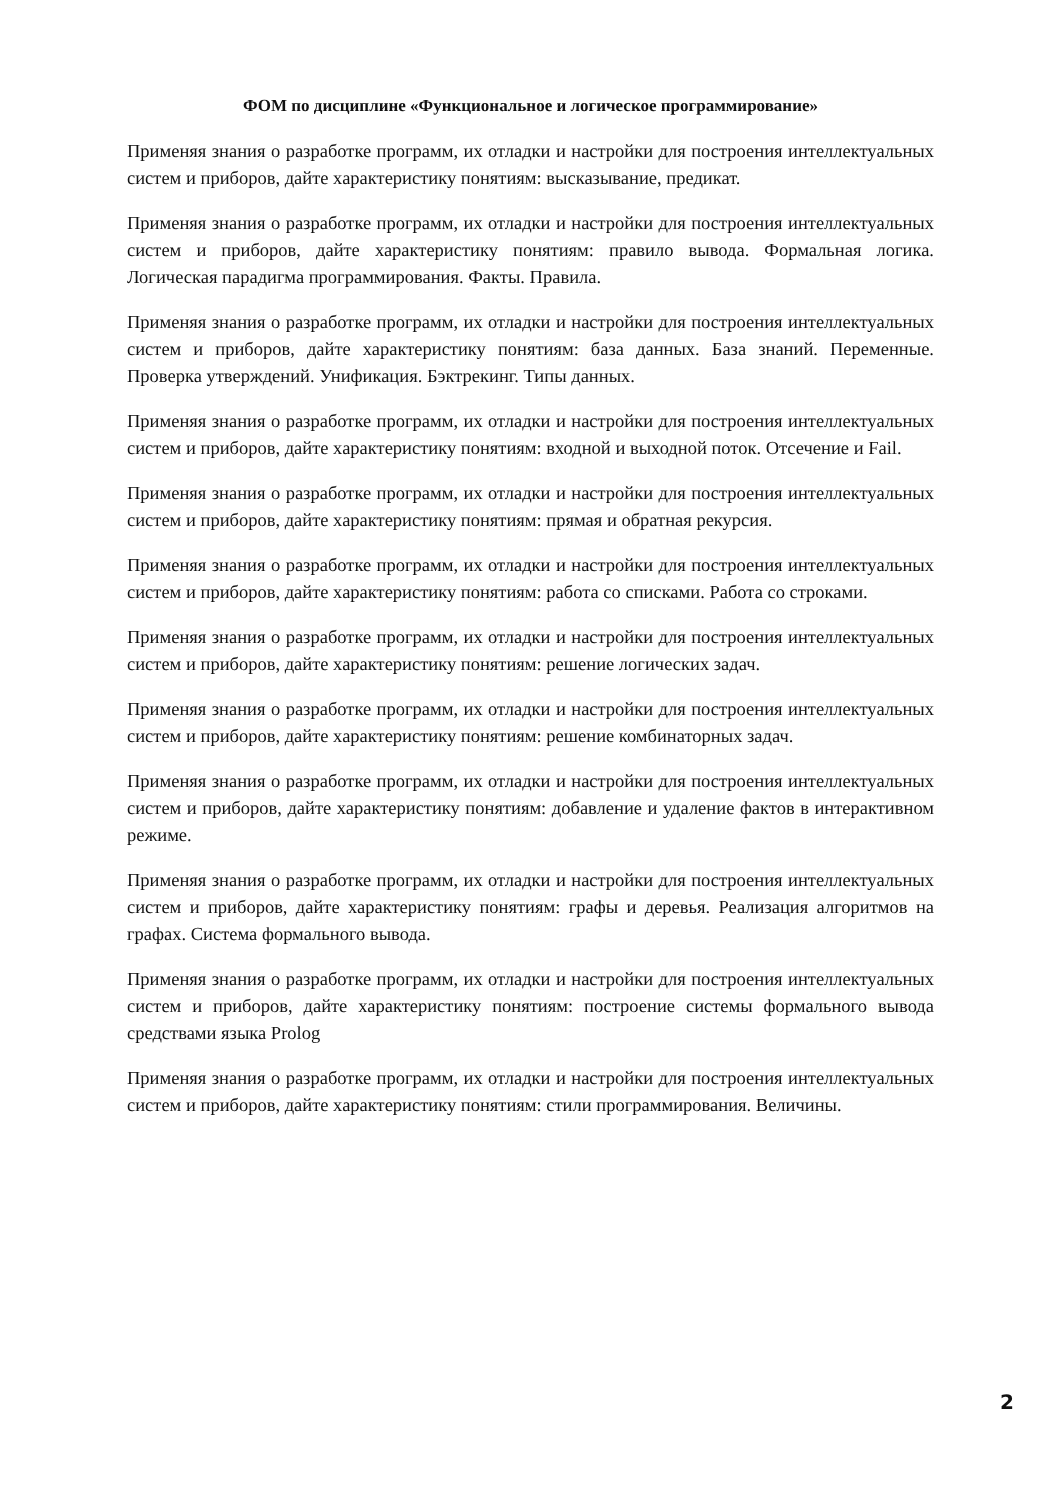ФОМ по дисциплине «Функциональное и логическое программирование»
Применяя знания о разработке программ, их отладки и настройки для построения интеллектуальных систем и приборов, дайте характеристику понятиям: высказывание, предикат.
Применяя знания о разработке программ, их отладки и настройки для построения интеллектуальных систем и приборов, дайте характеристику понятиям: правило вывода. Формальная логика. Логическая парадигма программирования. Факты. Правила.
Применяя знания о разработке программ, их отладки и настройки для построения интеллектуальных систем и приборов, дайте характеристику понятиям: база данных. База знаний. Переменные. Проверка утверждений. Унификация. Бэктрекинг. Типы данных.
Применяя знания о разработке программ, их отладки и настройки для построения интеллектуальных систем и приборов, дайте характеристику понятиям: входной и выходной поток. Отсечение и Fail.
Применяя знания о разработке программ, их отладки и настройки для построения интеллектуальных систем и приборов, дайте характеристику понятиям: прямая и обратная рекурсия.
Применяя знания о разработке программ, их отладки и настройки для построения интеллектуальных систем и приборов, дайте характеристику понятиям: работа со списками. Работа со строками.
Применяя знания о разработке программ, их отладки и настройки для построения интеллектуальных систем и приборов, дайте характеристику понятиям: решение логических задач.
Применяя знания о разработке программ, их отладки и настройки для построения интеллектуальных систем и приборов, дайте характеристику понятиям: решение комбинаторных задач.
Применяя знания о разработке программ, их отладки и настройки для построения интеллектуальных систем и приборов, дайте характеристику понятиям: добавление и удаление фактов в интерактивном режиме.
Применяя знания о разработке программ, их отладки и настройки для построения интеллектуальных систем и приборов, дайте характеристику понятиям: графы и деревья. Реализация алгоритмов на графах. Система формального вывода.
Применяя знания о разработке программ, их отладки и настройки для построения интеллектуальных систем и приборов, дайте характеристику понятиям: построение системы формального вывода средствами языка Prolog
Применяя знания о разработке программ, их отладки и настройки для построения интеллектуальных систем и приборов, дайте характеристику понятиям: стили программирования. Величины.
2